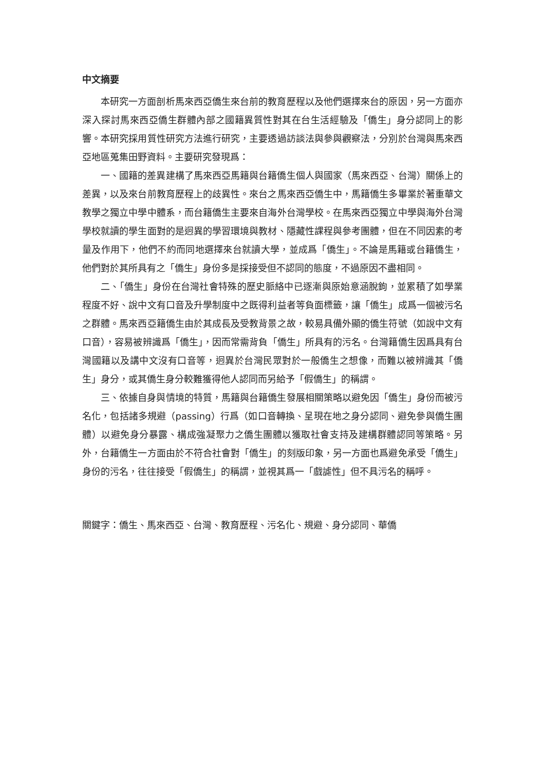中文摘要
本研究一方面剖析馬來西亞僑生來台前的教育歷程以及他們選擇來台的原因，另一方面亦深入探討馬來西亞僑生群體內部之國籍異質性對其在台生活經驗及「僑生」身分認同上的影響。本研究採用質性研究方法進行研究，主要透過訪談法與參與觀察法，分別於台灣與馬來西亞地區蒐集田野資料。主要研究發現爲：
一、國籍的差異建構了馬來西亞馬籍與台籍僑生個人與國家（馬來西亞、台灣）關係上的差異，以及來台前教育歷程上的歧異性。來台之馬來西亞僑生中，馬籍僑生多畢業於著重華文教學之獨立中學中體系，而台籍僑生主要來自海外台灣學校。在馬來西亞獨立中學與海外台灣學校就讀的學生面對的是迥異的學習環境與教材、隱藏性課程與參考團體，但在不同因素的考量及作用下，他們不約而同地選擇來台就讀大學，並成爲「僑生」。不論是馬籍或台籍僑生，他們對於其所具有之「僑生」身份多是採接受但不認同的態度，不過原因不盡相同。
二、「僑生」身份在台灣社會特殊的歷史脈絡中已逐漸與原始意涵脫鉤，並累積了如學業程度不好、說中文有口音及升學制度中之既得利益者等負面標籤，讓「僑生」成爲一個被污名之群體。馬來西亞籍僑生由於其成長及受教背景之故，較易具備外顯的僑生符號（如說中文有口音），容易被辨識爲「僑生」，因而常需背負「僑生」所具有的污名。台灣籍僑生因爲具有台灣國籍以及講中文沒有口音等，迥異於台灣民眾對於一般僑生之想像，而難以被辨識其「僑生」身分，或其僑生身分較難獲得他人認同而另給予「假僑生」的稱謂。
三、依據自身與情境的特質，馬籍與台籍僑生發展相關策略以避免因「僑生」身份而被污名化，包括諸多規避（passing）行爲（如口音轉換、呈現在地之身分認同、避免參與僑生團體）以避免身分暴露、構成強凝聚力之僑生團體以獲取社會支持及建構群體認同等策略。另外，台籍僑生一方面由於不符合社會對「僑生」的刻版印象，另一方面也爲避免承受「僑生」身份的污名，往往接受「假僑生」的稱謂，並視其爲一「戲謔性」但不具污名的稱呼。
關鍵字：僑生、馬來西亞、台灣、教育歷程、污名化、規避、身分認同、華僑